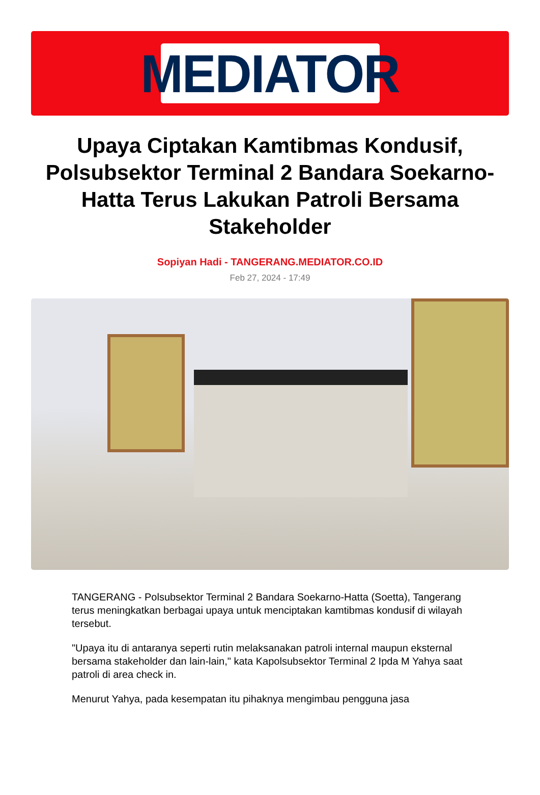MEDIATOR
Upaya Ciptakan Kamtibmas Kondusif, Polsubsektor Terminal 2 Bandara Soekarno-Hatta Terus Lakukan Patroli Bersama Stakeholder
Sopiyan Hadi - TANGERANG.MEDIATOR.CO.ID
Feb 27, 2024 - 17:49
TANGERANG - Polsubsektor Terminal 2 Bandara Soekarno-Hatta (Soetta), Tangerang terus meningkatkan berbagai upaya untuk menciptakan kamtibmas kondusif di wilayah tersebut.
"Upaya itu di antaranya seperti rutin melaksanakan patroli internal maupun eksternal bersama stakeholder dan lain-lain," kata Kapolsubsektor Terminal 2 Ipda M Yahya saat patroli di area check in.
Menurut Yahya, pada kesempatan itu pihaknya mengimbau pengguna jasa